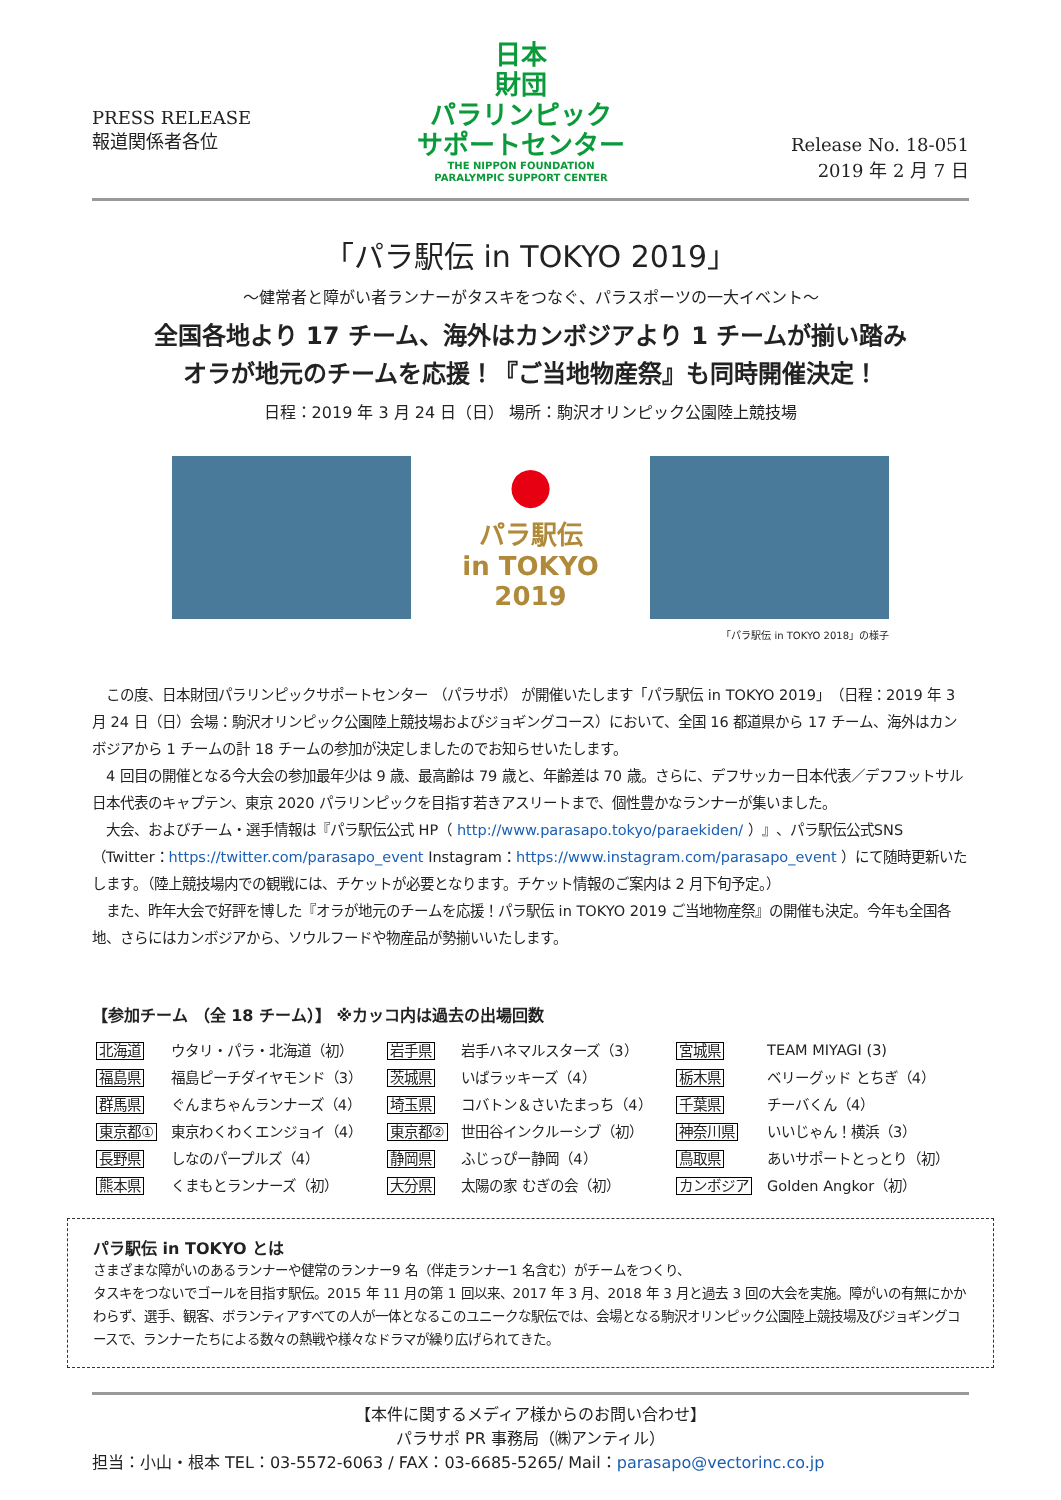PRESS RELEASE
報道関係者各位
日本
財団
パラリンピック
サポートセンター
THE NIPPON FOUNDATION
PARALYMPIC SUPPORT CENTER
Release No. 18-051
2019 年 2 月 7 日
「パラ駅伝 in TOKYO 2019」
～健常者と障がい者ランナーがタスキをつなぐ、パラスポーツの一大イベント～
全国各地より 17 チーム、海外はカンボジアより 1 チームが揃い踏み
オラが地元のチームを応援！『ご当地物産祭』も同時開催決定！
日程：2019 年 3 月 24 日（日） 場所：駒沢オリンピック公園陸上競技場
●
パラ駅伝
in TOKYO
2019
「パラ駅伝 in TOKYO 2018」の様子
　この度、日本財団パラリンピックサポートセンター （パラサポ） が開催いたします「パラ駅伝 in TOKYO 2019」（日程：2019 年 3 月 24 日（日）会場：駒沢オリンピック公園陸上競技場およびジョギングコース）において、全国 16 都道県から 17 チーム、海外はカンボジアから 1 チームの計 18 チームの参加が決定しましたのでお知らせいたします。
　4 回目の開催となる今大会の参加最年少は 9 歳、最高齢は 79 歳と、年齢差は 70 歳。さらに、デフサッカー日本代表／デフフットサル日本代表のキャプテン、東京 2020 パラリンピックを目指す若きアスリートまで、個性豊かなランナーが集いました。
　大会、およびチーム・選手情報は『パラ駅伝公式 HP（ http://www.parasapo.tokyo/paraekiden/ ）』、パラ駅伝公式SNS（Twitter：https://twitter.com/parasapo_event Instagram：https://www.instagram.com/parasapo_event ）にて随時更新いたします。（陸上競技場内での観戦には、チケットが必要となります。チケット情報のご案内は 2 月下旬予定。）
　また、昨年大会で好評を博した『オラが地元のチームを応援！パラ駅伝 in TOKYO 2019 ご当地物産祭』の開催も決定。今年も全国各地、さらにはカンボジアから、ソウルフードや物産品が勢揃いいたします。
【参加チーム （全 18 チーム）】 ※カッコ内は過去の出場回数
| 北海道 | ウタリ・パラ・北海道（初） | 岩手県 | 岩手ハネマルスターズ（3） | 宮城県 | TEAM MIYAGI (3) |
| 福島県 | 福島ピーチダイヤモンド（3） | 茨城県 | いばラッキーズ（4） | 栃木県 | ベリーグッド とちぎ（4） |
| 群馬県 | ぐんまちゃんランナーズ（4） | 埼玉県 | コバトン＆さいたまっち（4） | 千葉県 | チーバくん（4） |
| 東京都① | 東京わくわくエンジョイ（4） | 東京都② | 世田谷インクルーシブ（初） | 神奈川県 | いいじゃん！横浜（3） |
| 長野県 | しなのパープルズ（4） | 静岡県 | ふじっぴー静岡（4） | 鳥取県 | あいサポートとっとり（初） |
| 熊本県 | くまもとランナーズ（初） | 大分県 | 太陽の家 むぎの会（初） | カンボジア | Golden Angkor（初） |
パラ駅伝 in TOKYO とは
さまざまな障がいのあるランナーや健常のランナー9 名（伴走ランナー1 名含む）がチームをつくり、
タスキをつないでゴールを目指す駅伝。2015 年 11 月の第 1 回以来、2017 年 3 月、2018 年 3 月と過去 3 回の大会を実施。障がいの有無にかかわらず、選手、観客、ボランティアすべての人が一体となるこのユニークな駅伝では、会場となる駒沢オリンピック公園陸上競技場及びジョギングコースで、ランナーたちによる数々の熱戦や様々なドラマが繰り広げられてきた。
【本件に関するメディア様からのお問い合わせ】
パラサポ PR 事務局（㈱アンティル）
担当：小山・根本 TEL：03-5572-6063 / FAX：03-6685-5265/ Mail：parasapo@vectorinc.co.jp